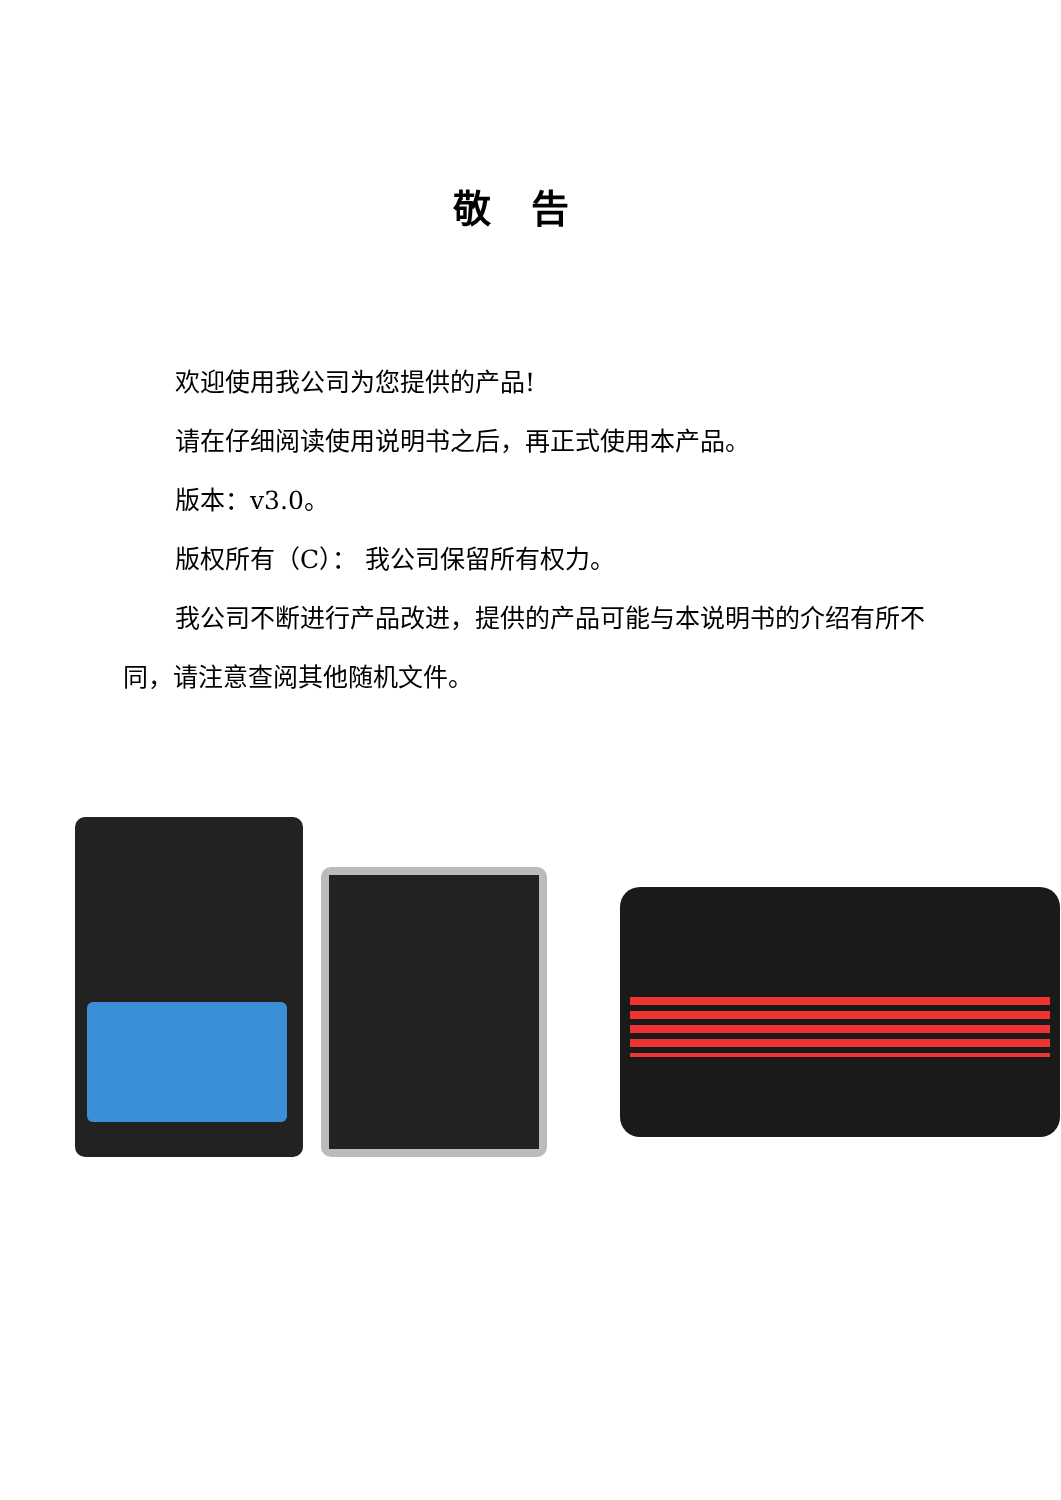敬告
欢迎使用我公司为您提供的产品!
请在仔细阅读使用说明书之后，再正式使用本产品。
版本：v3.0。
版权所有（C）： 我公司保留所有权力。
我公司不断进行产品改进，提供的产品可能与本说明书的介绍有所不同，请注意查阅其他随机文件。